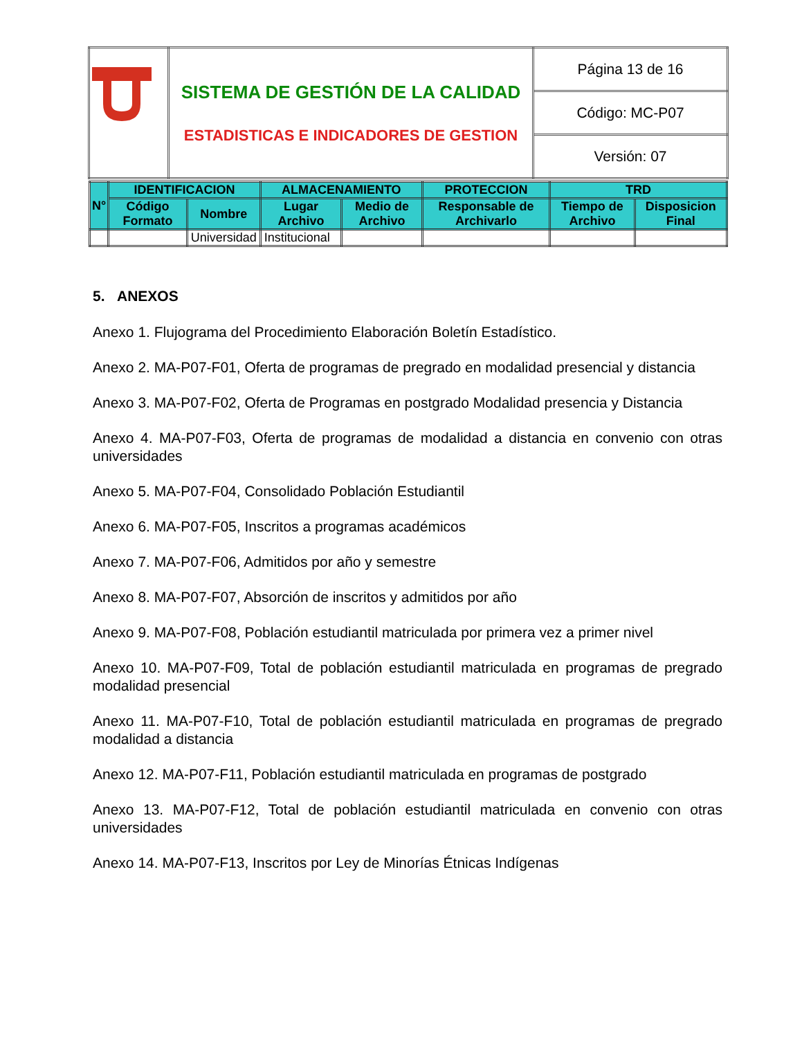| | SISTEMA DE GESTIÓN DE LA CALIDAD ESTADISTICAS E INDICADORES DE GESTION | Página 13 de 16 |
| | | Código: MC-P07 |
| | | Versión: 07 |
| N° | IDENTIFICACION | | ALMACENAMIENTO | | PROTECCION | TRD | |
| --- | --- | --- | --- | --- | --- | --- | --- |
| | Código Formato | Nombre | Lugar Archivo | Medio de Archivo | Responsable de Archivarlo | Tiempo de Archivo | Disposicion Final |
| | | Universidad | Institucional | | | | |
5. ANEXOS
Anexo 1. Flujograma del Procedimiento Elaboración Boletín Estadístico.
Anexo 2. MA-P07-F01, Oferta de programas de pregrado en modalidad presencial y distancia
Anexo 3. MA-P07-F02, Oferta de Programas en postgrado Modalidad presencia y Distancia
Anexo 4. MA-P07-F03, Oferta de programas de modalidad a distancia en convenio con otras universidades
Anexo 5. MA-P07-F04, Consolidado Población Estudiantil
Anexo 6. MA-P07-F05, Inscritos a programas académicos
Anexo 7. MA-P07-F06, Admitidos por año y semestre
Anexo 8. MA-P07-F07, Absorción de inscritos y admitidos por año
Anexo 9. MA-P07-F08, Población estudiantil matriculada por primera vez a primer nivel
Anexo 10. MA-P07-F09, Total de población estudiantil matriculada en programas de pregrado modalidad presencial
Anexo 11. MA-P07-F10, Total de población estudiantil matriculada en programas de pregrado modalidad a distancia
Anexo 12. MA-P07-F11, Población estudiantil matriculada en programas de postgrado
Anexo 13. MA-P07-F12, Total de población estudiantil matriculada en convenio con otras universidades
Anexo 14. MA-P07-F13, Inscritos por Ley de Minorías Étnicas Indígenas